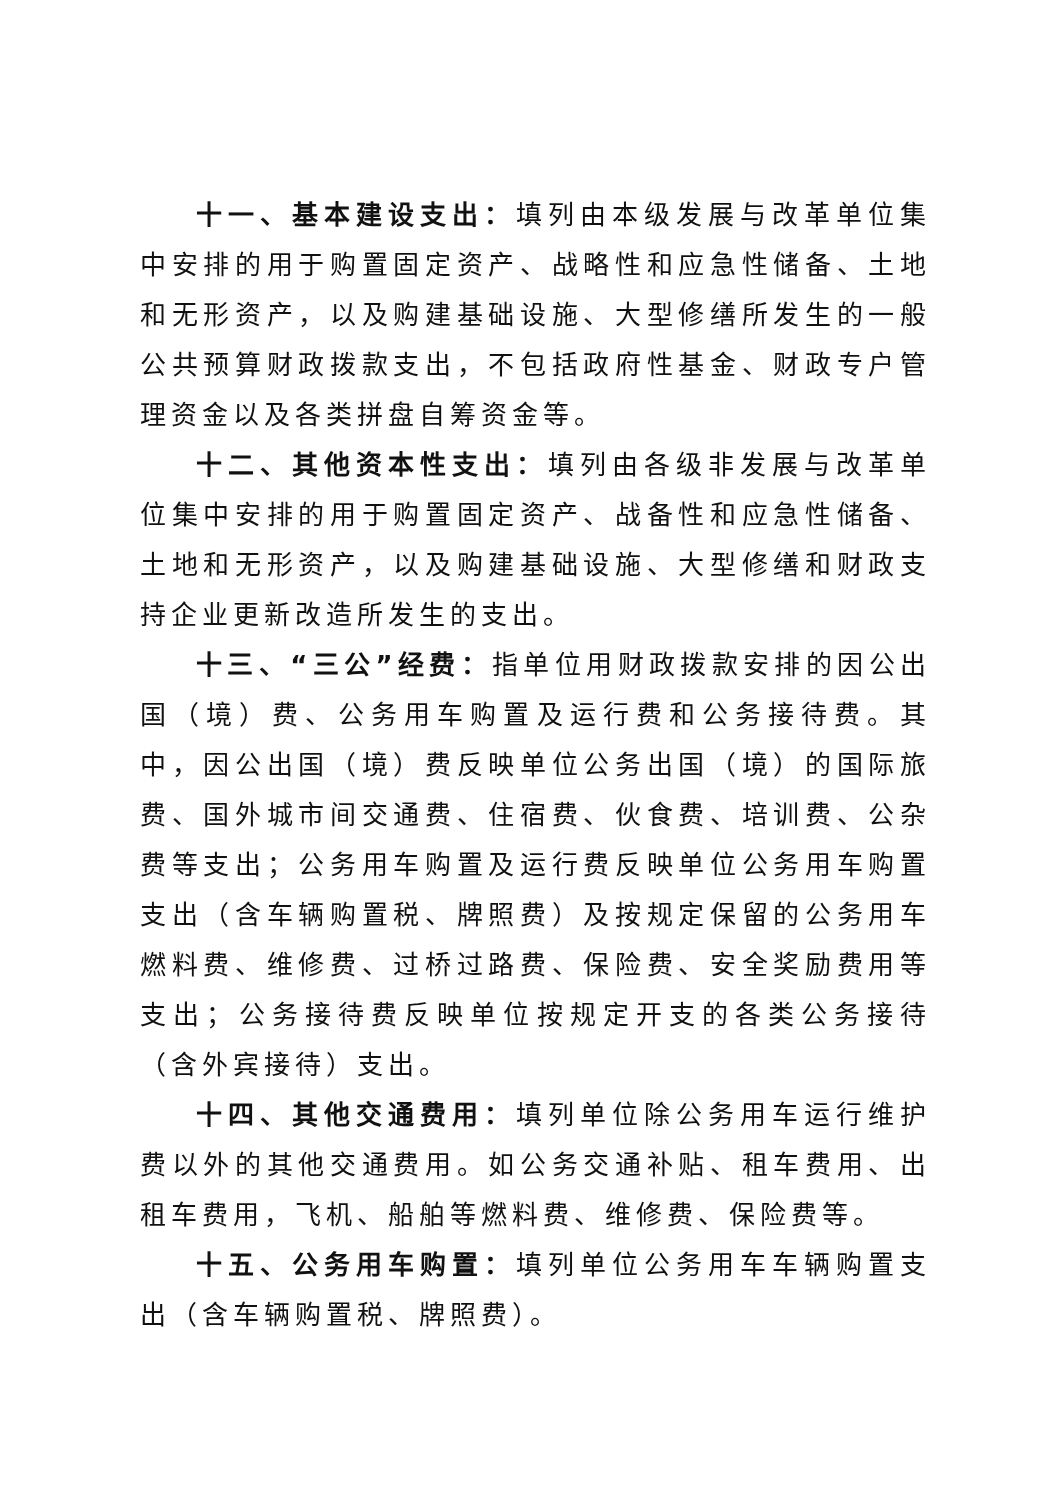十一、基本建设支出：填列由本级发展与改革单位集中安排的用于购置固定资产、战略性和应急性储备、土地和无形资产，以及购建基础设施、大型修缮所发生的一般公共预算财政拨款支出，不包括政府性基金、财政专户管理资金以及各类拼盘自筹资金等。
十二、其他资本性支出：填列由各级非发展与改革单位集中安排的用于购置固定资产、战备性和应急性储备、土地和无形资产，以及购建基础设施、大型修缮和财政支持企业更新改造所发生的支出。
十三、“三公”经费：指单位用财政拨款安排的因公出国（境）费、公务用车购置及运行费和公务接待费。其中，因公出国（境）费反映单位公务出国（境）的国际旅费、国外城市间交通费、住宿费、伙食费、培训费、公杂费等支出；公务用车购置及运行费反映单位公务用车购置支出（含车辆购置税、牌照费）及按规定保留的公务用车燃料费、维修费、过桥过路费、保险费、安全奖励费用等支出；公务接待费反映单位按规定开支的各类公务接待（含外宾接待）支出。
十四、其他交通费用：填列单位除公务用车运行维护费以外的其他交通费用。如公务交通补贴、租车费用、出租车费用，飞机、船舶等燃料费、维修费、保险费等。
十五、公务用车购置：填列单位公务用车车辆购置支出（含车辆购置税、牌照费）。